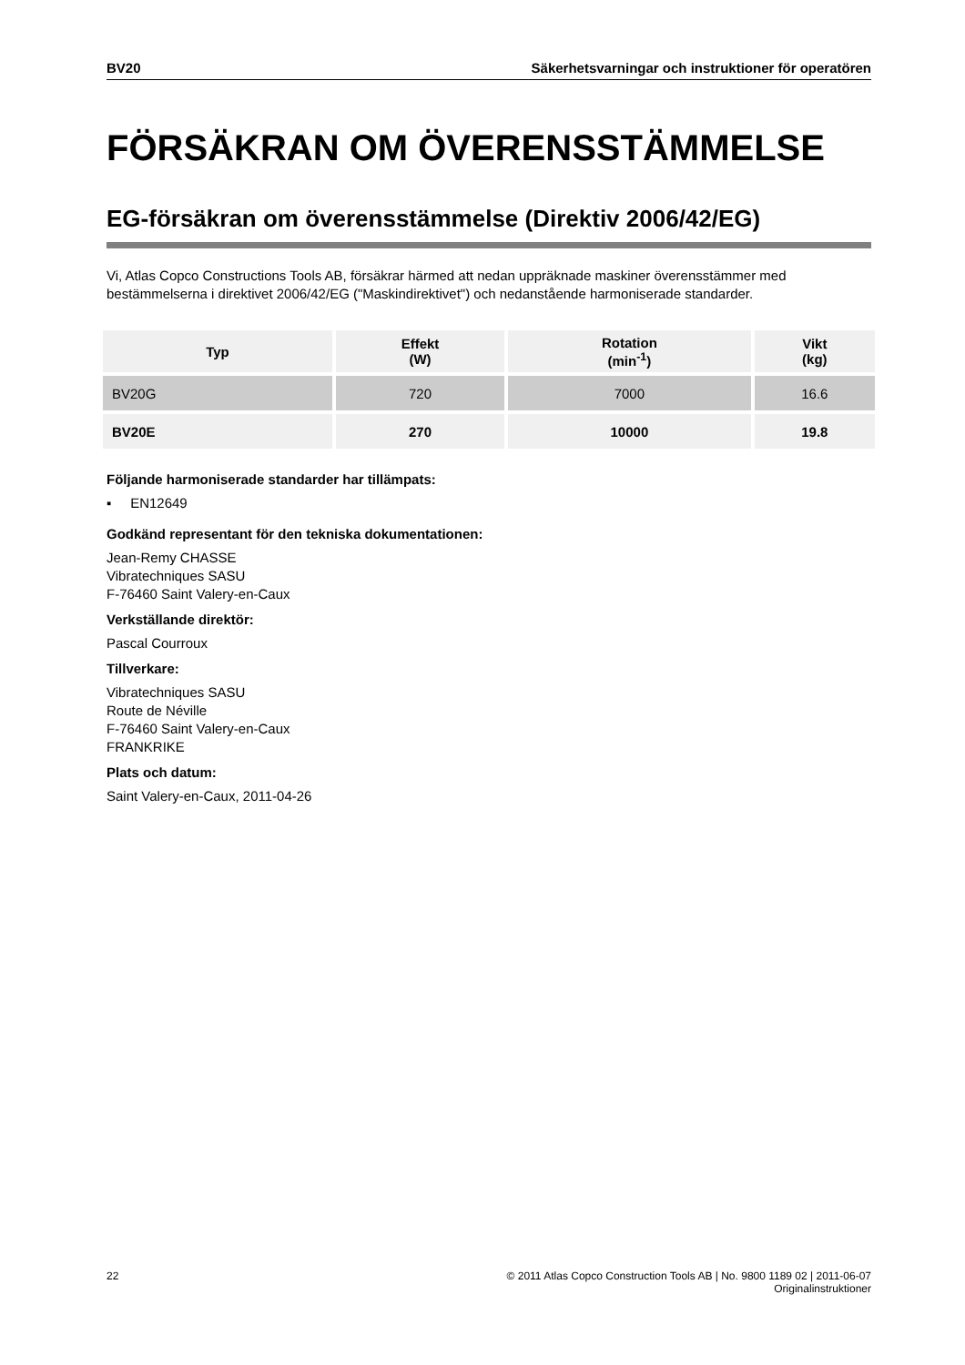BV20 Säkerhetsvarningar och instruktioner för operatören
FÖRSÄKRAN OM ÖVERENSSTÄMMELSE
EG-försäkran om överensstämmelse (Direktiv 2006/42/EG)
Vi, Atlas Copco Constructions Tools AB, försäkrar härmed att nedan uppräknade maskiner överensstämmer med bestämmelserna i direktivet 2006/42/EG ("Maskindirektivet") och nedanstående harmoniserade standarder.
| Typ | Effekt (W) | Rotation (min<sup>-1</sup>) | Vikt (kg) |
| --- | --- | --- | --- |
| BV20G | 720 | 7000 | 16.6 |
| BV20E | 270 | 10000 | 19.8 |
Följande harmoniserade standarder har tillämpats:
▪ EN12649
Godkänd representant för den tekniska dokumentationen:
Jean-Remy CHASSE
Vibratechniques SASU
F-76460 Saint Valery-en-Caux
Verkställande direktör:
Pascal Courroux
Tillverkare:
Vibratechniques SASU
Route de Néville
F-76460 Saint Valery-en-Caux
FRANKRIKE
Plats och datum:
Saint Valery-en-Caux, 2011-04-26
22 © 2011 Atlas Copco Construction Tools AB | No. 9800 1189 02 | 2011-06-07
Originalinstruktioner